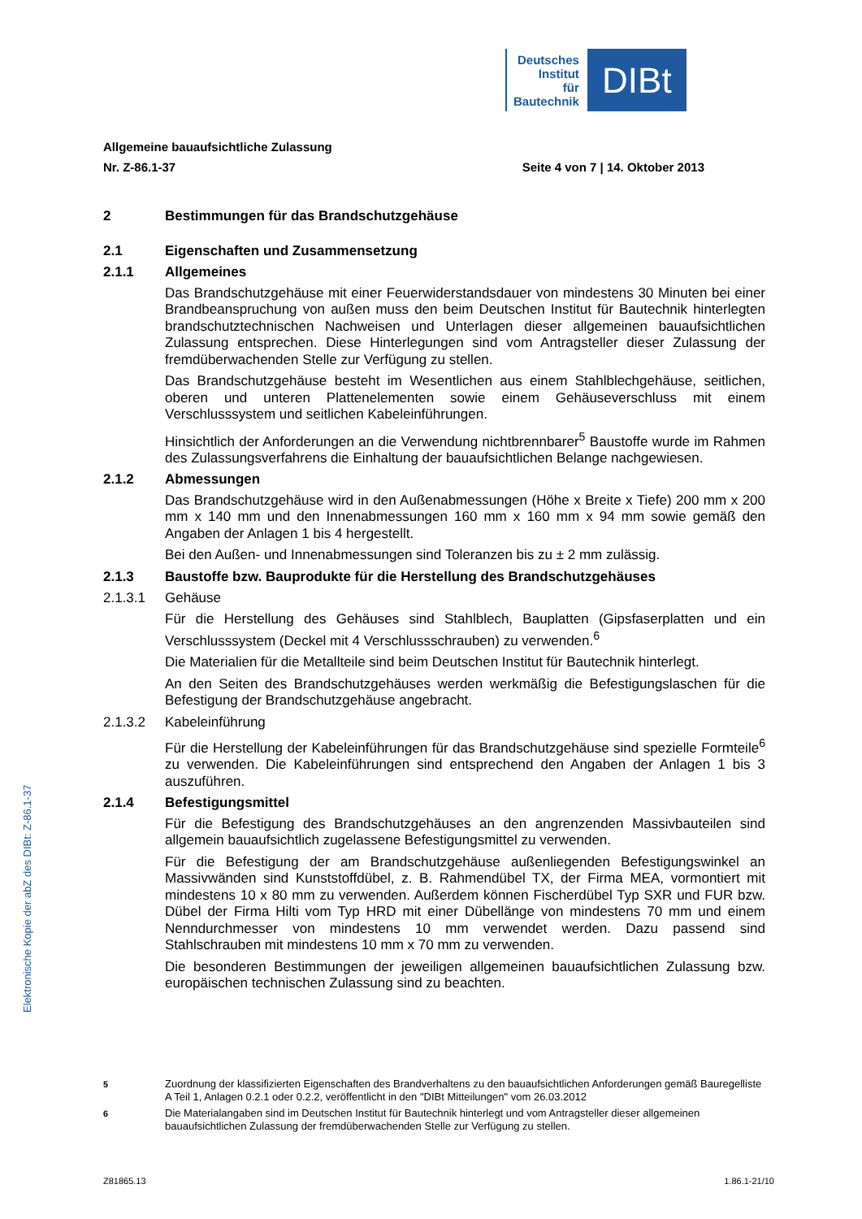Deutsches
Institut
für
Bautechnik
DIBt
Elektronische Kopie der abZ des DIBt: Z-86.1-37
Allgemeine bauaufsichtliche Zulassung
Nr. Z-86.1-37 Seite 4 von 7 | 14. Oktober 2013
2 Bestimmungen für das Brandschutzgehäuse
2.1 Eigenschaften und Zusammensetzung
2.1.1 Allgemeines
Das Brandschutzgehäuse mit einer Feuerwiderstandsdauer von mindestens 30 Minuten bei einer Brandbeanspruchung von außen muss den beim Deutschen Institut für Bautechnik hinterlegten brandschutztechnischen Nachweisen und Unterlagen dieser allgemeinen bauaufsichtlichen Zulassung entsprechen. Diese Hinterlegungen sind vom Antragsteller dieser Zulassung der fremdüberwachenden Stelle zur Verfügung zu stellen.
Das Brandschutzgehäuse besteht im Wesentlichen aus einem Stahlblechgehäuse, seitlichen, oberen und unteren Plattenelementen sowie einem Gehäuseverschluss mit einem Verschlusssystem und seitlichen Kabeleinführungen.
Hinsichtlich der Anforderungen an die Verwendung nichtbrennbarer<sup>5</sup> Baustoffe wurde im Rahmen des Zulassungsverfahrens die Einhaltung der bauaufsichtlichen Belange nachgewiesen.
2.1.2 Abmessungen
Das Brandschutzgehäuse wird in den Außenabmessungen (Höhe x Breite x Tiefe) 200 mm x 200 mm x 140 mm und den Innenabmessungen 160 mm x 160 mm x 94 mm sowie gemäß den Angaben der Anlagen 1 bis 4 hergestellt.
Bei den Außen- und Innenabmessungen sind Toleranzen bis zu ± 2 mm zulässig.
2.1.3 Baustoffe bzw. Bauprodukte für die Herstellung des Brandschutzgehäuses
2.1.3.1 Gehäuse
Für die Herstellung des Gehäuses sind Stahlblech, Bauplatten (Gipsfaserplatten und ein Verschlusssystem (Deckel mit 4 Verschlussschrauben) zu verwenden.<sup>6</sup>
Die Materialien für die Metallteile sind beim Deutschen Institut für Bautechnik hinterlegt.
An den Seiten des Brandschutzgehäuses werden werkmäßig die Befestigungslaschen für die Befestigung der Brandschutzgehäuse angebracht.
2.1.3.2 Kabeleinführung
Für die Herstellung der Kabeleinführungen für das Brandschutzgehäuse sind spezielle Formteile<sup>6</sup> zu verwenden. Die Kabeleinführungen sind entsprechend den Angaben der Anlagen 1 bis 3 auszuführen.
2.1.4 Befestigungsmittel
Für die Befestigung des Brandschutzgehäuses an den angrenzenden Massivbauteilen sind allgemein bauaufsichtlich zugelassene Befestigungsmittel zu verwenden.
Für die Befestigung der am Brandschutzgehäuse außenliegenden Befestigungswinkel an Massivwänden sind Kunststoffdübel, z. B. Rahmendübel TX, der Firma MEA, vormontiert mit mindestens 10 x 80 mm zu verwenden. Außerdem können Fischerdübel Typ SXR und FUR bzw. Dübel der Firma Hilti vom Typ HRD mit einer Dübellänge von mindestens 70 mm und einem Nenndurchmesser von mindestens 10 mm verwendet werden. Dazu passend sind Stahlschrauben mit mindestens 10 mm x 70 mm zu verwenden.
Die besonderen Bestimmungen der jeweiligen allgemeinen bauaufsichtlichen Zulassung bzw. europäischen technischen Zulassung sind zu beachten.
<sup>5</sup> Zuordnung der klassifizierten Eigenschaften des Brandverhaltens zu den bauaufsichtlichen Anforderungen gemäß Bauregelliste A Teil 1, Anlagen 0.2.1 oder 0.2.2, veröffentlicht in den "DIBt Mitteilungen" vom 26.03.2012
<sup>6</sup> Die Materialangaben sind im Deutschen Institut für Bautechnik hinterlegt und vom Antragsteller dieser allgemeinen bauaufsichtlichen Zulassung der fremdüberwachenden Stelle zur Verfügung zu stellen.
Z81865.13 1.86.1-21/10